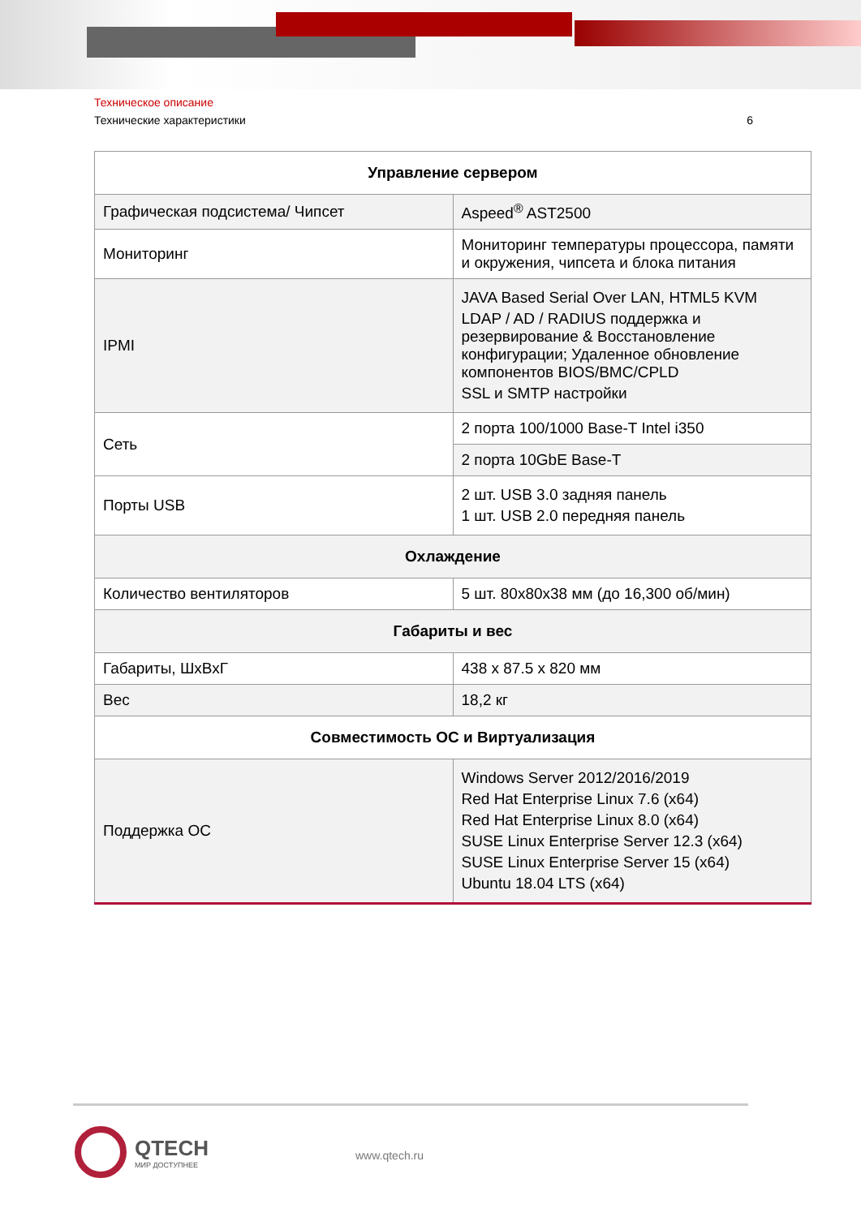Техническое описание
Технические характеристики 6
| Управление сервером | |
| --- | --- |
| Графическая подсистема/ Чипсет | Aspeed<sup>®</sup> AST2500 |
| Мониторинг | Мониторинг температуры процессора, памяти и окружения, чипсета и блока питания |
| IPMI | JAVA Based Serial Over LAN, HTML5 KVM LDAP / AD / RADIUS поддержка и резервирование & Восстановление конфигурации; Удаленное обновление компонентов BIOS/BMC/CPLD SSL и SMTP настройки |
| Сеть | 2 порта 100/1000 Base-T Intel i350 |
| | 2 порта 10GbE Base-T |
| Порты USB | 2 шт. USB 3.0 задняя панель 1 шт. USB 2.0 передняя панель |
| Охлаждение | |
| Количество вентиляторов | 5 шт. 80x80x38 мм (до 16,300 об/мин) |
| Габариты и вес | |
| Габариты, ШхВхГ | 438 x 87.5 x 820 мм |
| Вес | 18,2 кг |
| Совместимость ОС и Виртуализация | |
| Поддержка ОС | Windows Server 2012/2016/2019 Red Hat Enterprise Linux 7.6 (x64) Red Hat Enterprise Linux 8.0 (x64) SUSE Linux Enterprise Server 12.3 (x64) SUSE Linux Enterprise Server 15 (x64) Ubuntu 18.04 LTS (x64) |
QTECH
МИР ДОСТУПНЕЕ
www.qtech.ru